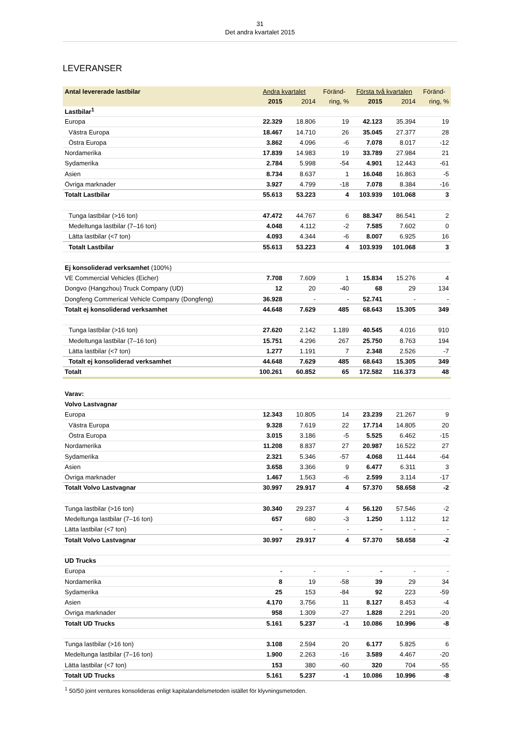31
Det andra kvartalet 2015
LEVERANSER
| Antal levererade lastbilar | Andra kvartalet | | Föränd- | Första två kvartalen | | Föränd- |
| --- | --- | --- | --- | --- | --- | --- |
| | 2015 | 2014 | ring, % | 2015 | 2014 | ring, % |
| Lastbilar<sup>1</sup> | | | | | | |
| Europa | 22.329 | 18.806 | 19 | 42.123 | 35.394 | 19 |
| Västra Europa | 18.467 | 14.710 | 26 | 35.045 | 27.377 | 28 |
| Östra Europa | 3.862 | 4.096 | -6 | 7.078 | 8.017 | -12 |
| Nordamerika | 17.839 | 14.983 | 19 | 33.789 | 27.984 | 21 |
| Sydamerika | 2.784 | 5.998 | -54 | 4.901 | 12.443 | -61 |
| Asien | 8.734 | 8.637 | 1 | 16.048 | 16.863 | -5 |
| Övriga marknader | 3.927 | 4.799 | -18 | 7.078 | 8.384 | -16 |
| Totalt Lastbilar | 55.613 | 53.223 | 4 | 103.939 | 101.068 | 3 |
| Tunga lastbilar (>16 ton) | 47.472 | 44.767 | 6 | 88.347 | 86.541 | 2 |
| Medeltunga lastbilar (7–16 ton) | 4.048 | 4.112 | -2 | 7.585 | 7.602 | 0 |
| Lätta lastbilar (<7 ton) | 4.093 | 4.344 | -6 | 8.007 | 6.925 | 16 |
| Totalt Lastbilar | 55.613 | 53.223 | 4 | 103.939 | 101.068 | 3 |
| Ej konsoliderad verksamhet (100%) | | | | | | |
| VE Commercial Vehicles (Eicher) | 7.708 | 7.609 | 1 | 15.834 | 15.276 | 4 |
| Dongvo (Hangzhou) Truck Company (UD) | 12 | 20 | -40 | 68 | 29 | 134 |
| Dongfeng Commerical Vehicle Company (Dongfeng) | 36.928 | - | - | 52.741 | - | - |
| Totalt ej konsoliderad verksamhet | 44.648 | 7.629 | 485 | 68.643 | 15.305 | 349 |
| Tunga lastbilar (>16 ton) | 27.620 | 2.142 | 1.189 | 40.545 | 4.016 | 910 |
| Medeltunga lastbilar (7–16 ton) | 15.751 | 4.296 | 267 | 25.750 | 8.763 | 194 |
| Lätta lastbilar (<7 ton) | 1.277 | 1.191 | 7 | 2.348 | 2.526 | -7 |
| Totalt ej konsoliderad verksamhet | 44.648 | 7.629 | 485 | 68.643 | 15.305 | 349 |
| Totalt | 100.261 | 60.852 | 65 | 172.582 | 116.373 | 48 |
| Varav: | | | | | | |
| Volvo Lastvagnar | | | | | | |
| Europa | 12.343 | 10.805 | 14 | 23.239 | 21.267 | 9 |
| Västra Europa | 9.328 | 7.619 | 22 | 17.714 | 14.805 | 20 |
| Östra Europa | 3.015 | 3.186 | -5 | 5.525 | 6.462 | -15 |
| Nordamerika | 11.208 | 8.837 | 27 | 20.987 | 16.522 | 27 |
| Sydamerika | 2.321 | 5.346 | -57 | 4.068 | 11.444 | -64 |
| Asien | 3.658 | 3.366 | 9 | 6.477 | 6.311 | 3 |
| Övriga marknader | 1.467 | 1.563 | -6 | 2.599 | 3.114 | -17 |
| Totalt Volvo Lastvagnar | 30.997 | 29.917 | 4 | 57.370 | 58.658 | -2 |
| Tunga lastbilar (>16 ton) | 30.340 | 29.237 | 4 | 56.120 | 57.546 | -2 |
| Medeltunga lastbilar (7–16 ton) | 657 | 680 | -3 | 1.250 | 1.112 | 12 |
| Lätta lastbilar (<7 ton) | - | - | - | - | - | - |
| Totalt Volvo Lastvagnar | 30.997 | 29.917 | 4 | 57.370 | 58.658 | -2 |
| UD Trucks | | | | | | |
| Europa | - | - | - | - | - | - |
| Nordamerika | 8 | 19 | -58 | 39 | 29 | 34 |
| Sydamerika | 25 | 153 | -84 | 92 | 223 | -59 |
| Asien | 4.170 | 3.756 | 11 | 8.127 | 8.453 | -4 |
| Övriga marknader | 958 | 1.309 | -27 | 1.828 | 2.291 | -20 |
| Totalt UD Trucks | 5.161 | 5.237 | -1 | 10.086 | 10.996 | -8 |
| Tunga lastbilar (>16 ton) | 3.108 | 2.594 | 20 | 6.177 | 5.825 | 6 |
| Medeltunga lastbilar (7–16 ton) | 1.900 | 2.263 | -16 | 3.589 | 4.467 | -20 |
| Lätta lastbilar (<7 ton) | 153 | 380 | -60 | 320 | 704 | -55 |
| Totalt UD Trucks | 5.161 | 5.237 | -1 | 10.086 | 10.996 | -8 |
<sup>1</sup> 50/50 joint ventures konsolideras enligt kapitalandelsmetoden istället för klyvningsmetoden.